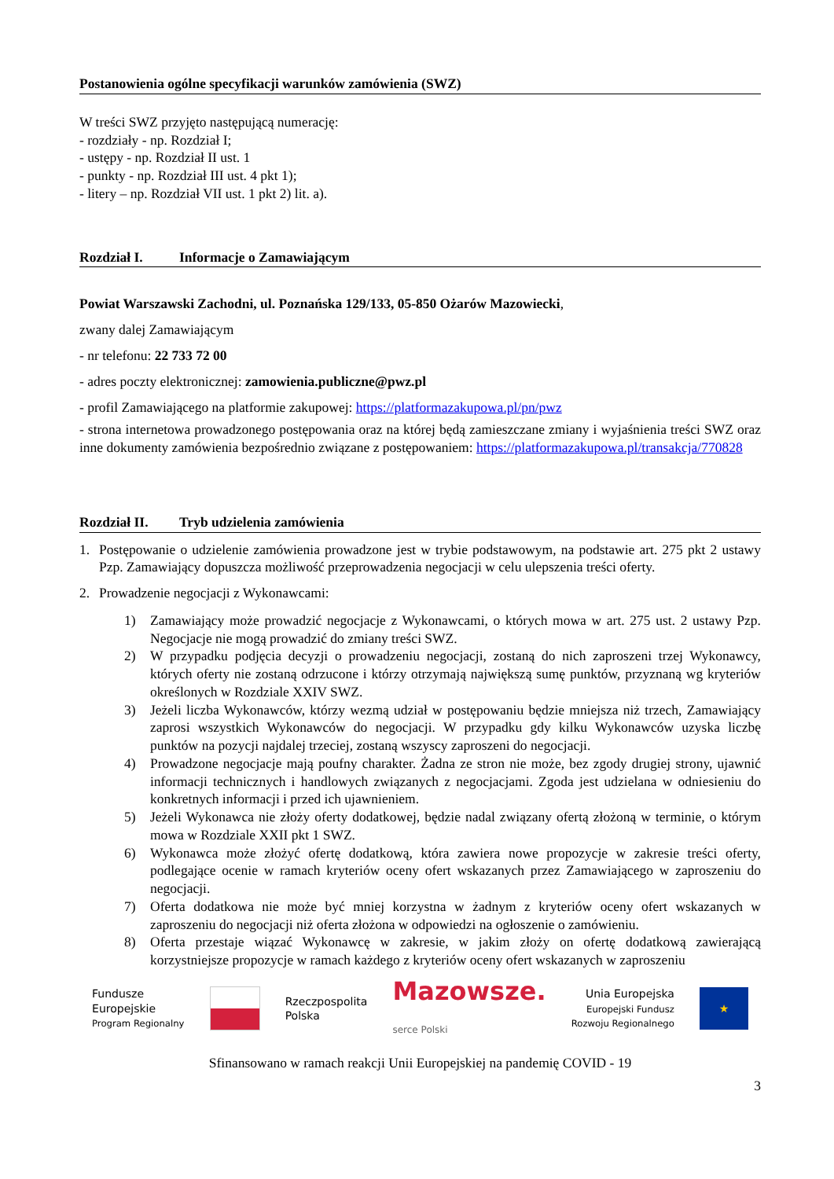Postanowienia ogólne specyfikacji warunków zamówienia (SWZ)
W treści SWZ przyjęto następującą numerację:
- rozdziały - np. Rozdział I;
- ustępy - np. Rozdział II ust. 1
- punkty - np. Rozdział III ust. 4 pkt 1);
- litery – np. Rozdział VII ust. 1 pkt 2) lit. a).
Rozdział I. Informacje o Zamawiającym
Powiat Warszawski Zachodni, ul. Poznańska 129/133, 05-850 Ożarów Mazowiecki,
zwany dalej Zamawiającym
- nr telefonu: 22 733 72 00
- adres poczty elektronicznej: zamowienia.publiczne@pwz.pl
- profil Zamawiającego na platformie zakupowej: https://platformazakupowa.pl/pn/pwz
- strona internetowa prowadzonego postępowania oraz na której będą zamieszczane zmiany i wyjaśnienia treści SWZ oraz inne dokumenty zamówienia bezpośrednio związane z postępowaniem: https://platformazakupowa.pl/transakcja/770828
Rozdział II. Tryb udzielenia zamówienia
1. Postępowanie o udzielenie zamówienia prowadzone jest w trybie podstawowym, na podstawie art. 275 pkt 2 ustawy Pzp. Zamawiający dopuszcza możliwość przeprowadzenia negocjacji w celu ulepszenia treści oferty.
2. Prowadzenie negocjacji z Wykonawcami:
1) Zamawiający może prowadzić negocjacje z Wykonawcami, o których mowa w art. 275 ust. 2 ustawy Pzp. Negocjacje nie mogą prowadzić do zmiany treści SWZ.
2) W przypadku podjęcia decyzji o prowadzeniu negocjacji, zostaną do nich zaproszeni trzej Wykonawcy, których oferty nie zostaną odrzucone i którzy otrzymają największą sumę punktów, przyznaną wg kryteriów określonych w Rozdziale XXIV SWZ.
3) Jeżeli liczba Wykonawców, którzy wezmą udział w postępowaniu będzie mniejsza niż trzech, Zamawiający zaprosi wszystkich Wykonawców do negocjacji. W przypadku gdy kilku Wykonawców uzyska liczbę punktów na pozycji najdalej trzeciej, zostaną wszyscy zaproszeni do negocjacji.
4) Prowadzone negocjacje mają poufny charakter. Żadna ze stron nie może, bez zgody drugiej strony, ujawnić informacji technicznych i handlowych związanych z negocjacjami. Zgoda jest udzielana w odniesieniu do konkretnych informacji i przed ich ujawnieniem.
5) Jeżeli Wykonawca nie złoży oferty dodatkowej, będzie nadal związany ofertą złożoną w terminie, o którym mowa w Rozdziale XXII pkt 1 SWZ.
6) Wykonawca może złożyć ofertę dodatkową, która zawiera nowe propozycje w zakresie treści oferty, podlegające ocenie w ramach kryteriów oceny ofert wskazanych przez Zamawiającego w zaproszeniu do negocjacji.
7) Oferta dodatkowa nie może być mniej korzystna w żadnym z kryteriów oceny ofert wskazanych w zaproszeniu do negocjacji niż oferta złożona w odpowiedzi na ogłoszenie o zamówieniu.
8) Oferta przestaje wiązać Wykonawcę w zakresie, w jakim złoży on ofertę dodatkową zawierającą korzystniejsze propozycje w ramach każdego z kryteriów oceny ofert wskazanych w zaproszeniu
Fundusze
Europejskie
Program Regionalny
Rzeczpospolita
Polska
Mazowsze.
serce Polski
Unia Europejska
Europejski Fundusz
Rozwoju Regionalnego
★
Sfinansowano w ramach reakcji Unii Europejskiej na pandemię COVID - 19
3